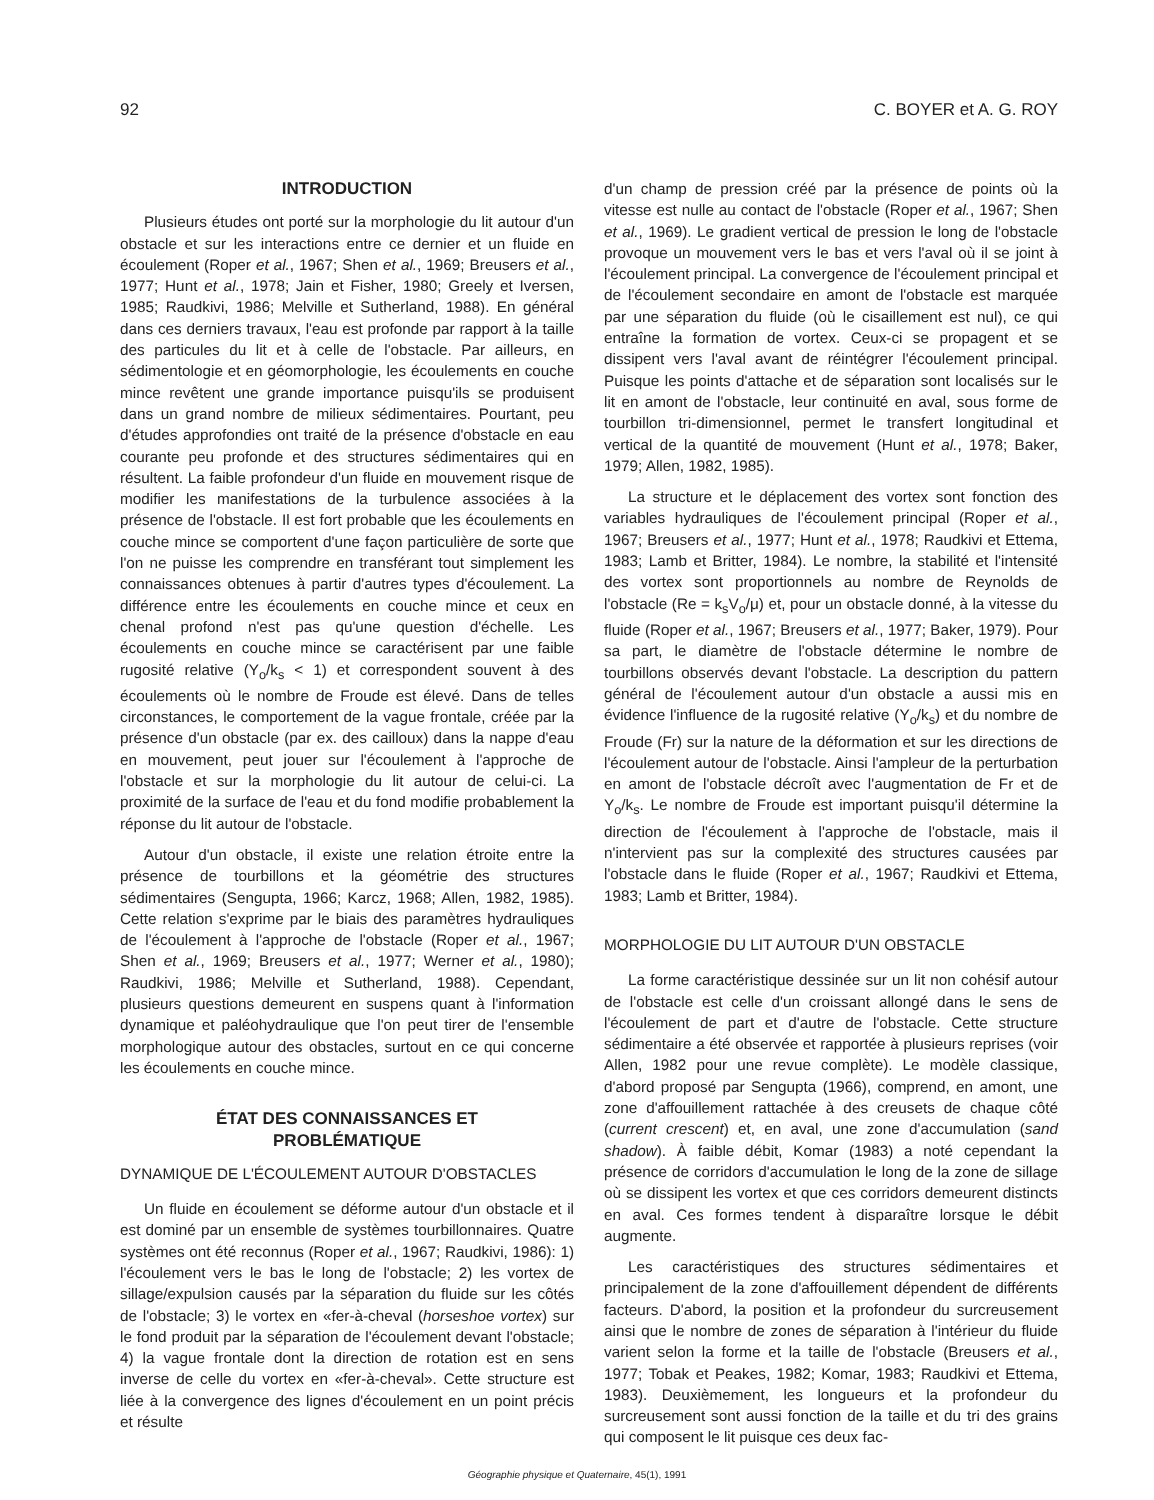92 C. BOYER et A. G. ROY
INTRODUCTION
Plusieurs études ont porté sur la morphologie du lit autour d'un obstacle et sur les interactions entre ce dernier et un fluide en écoulement (Roper et al., 1967; Shen et al., 1969; Breusers et al., 1977; Hunt et al., 1978; Jain et Fisher, 1980; Greely et Iversen, 1985; Raudkivi, 1986; Melville et Sutherland, 1988). En général dans ces derniers travaux, l'eau est profonde par rapport à la taille des particules du lit et à celle de l'obstacle. Par ailleurs, en sédimentologie et en géomorphologie, les écoulements en couche mince revêtent une grande importance puisqu'ils se produisent dans un grand nombre de milieux sédimentaires. Pourtant, peu d'études approfondies ont traité de la présence d'obstacle en eau courante peu profonde et des structures sédimentaires qui en résultent. La faible profondeur d'un fluide en mouvement risque de modifier les manifestations de la turbulence associées à la présence de l'obstacle. Il est fort probable que les écoulements en couche mince se comportent d'une façon particulière de sorte que l'on ne puisse les comprendre en transférant tout simplement les connaissances obtenues à partir d'autres types d'écoulement. La différence entre les écoulements en couche mince et ceux en chenal profond n'est pas qu'une question d'échelle. Les écoulements en couche mince se caractérisent par une faible rugosité relative (Y<sub>o</sub>/k<sub>s</sub> < 1) et correspondent souvent à des écoulements où le nombre de Froude est élevé. Dans de telles circonstances, le comportement de la vague frontale, créée par la présence d'un obstacle (par ex. des cailloux) dans la nappe d'eau en mouvement, peut jouer sur l'écoulement à l'approche de l'obstacle et sur la morphologie du lit autour de celui-ci. La proximité de la surface de l'eau et du fond modifie probablement la réponse du lit autour de l'obstacle.
Autour d'un obstacle, il existe une relation étroite entre la présence de tourbillons et la géométrie des structures sédimentaires (Sengupta, 1966; Karcz, 1968; Allen, 1982, 1985). Cette relation s'exprime par le biais des paramètres hydrauliques de l'écoulement à l'approche de l'obstacle (Roper et al., 1967; Shen et al., 1969; Breusers et al., 1977; Werner et al., 1980); Raudkivi, 1986; Melville et Sutherland, 1988). Cependant, plusieurs questions demeurent en suspens quant à l'information dynamique et paléohydraulique que l'on peut tirer de l'ensemble morphologique autour des obstacles, surtout en ce qui concerne les écoulements en couche mince.
ÉTAT DES CONNAISSANCES ET
PROBLÉMATIQUE
DYNAMIQUE DE L'ÉCOULEMENT AUTOUR D'OBSTACLES
Un fluide en écoulement se déforme autour d'un obstacle et il est dominé par un ensemble de systèmes tourbillonnaires. Quatre systèmes ont été reconnus (Roper et al., 1967; Raudkivi, 1986): 1) l'écoulement vers le bas le long de l'obstacle; 2) les vortex de sillage/expulsion causés par la séparation du fluide sur les côtés de l'obstacle; 3) le vortex en «fer-à-cheval (horseshoe vortex) sur le fond produit par la séparation de l'écoulement devant l'obstacle; 4) la vague frontale dont la direction de rotation est en sens inverse de celle du vortex en «fer-à-cheval». Cette structure est liée à la convergence des lignes d'écoulement en un point précis et résulte
d'un champ de pression créé par la présence de points où la vitesse est nulle au contact de l'obstacle (Roper et al., 1967; Shen et al., 1969). Le gradient vertical de pression le long de l'obstacle provoque un mouvement vers le bas et vers l'aval où il se joint à l'écoulement principal. La convergence de l'écoulement principal et de l'écoulement secondaire en amont de l'obstacle est marquée par une séparation du fluide (où le cisaillement est nul), ce qui entraîne la formation de vortex. Ceux-ci se propagent et se dissipent vers l'aval avant de réintégrer l'écoulement principal. Puisque les points d'attache et de séparation sont localisés sur le lit en amont de l'obstacle, leur continuité en aval, sous forme de tourbillon tri-dimensionnel, permet le transfert longitudinal et vertical de la quantité de mouvement (Hunt et al., 1978; Baker, 1979; Allen, 1982, 1985).
La structure et le déplacement des vortex sont fonction des variables hydrauliques de l'écoulement principal (Roper et al., 1967; Breusers et al., 1977; Hunt et al., 1978; Raudkivi et Ettema, 1983; Lamb et Britter, 1984). Le nombre, la stabilité et l'intensité des vortex sont proportionnels au nombre de Reynolds de l'obstacle (Re = k<sub>s</sub>V<sub>o</sub>/μ) et, pour un obstacle donné, à la vitesse du fluide (Roper et al., 1967; Breusers et al., 1977; Baker, 1979). Pour sa part, le diamètre de l'obstacle détermine le nombre de tourbillons observés devant l'obstacle. La description du pattern général de l'écoulement autour d'un obstacle a aussi mis en évidence l'influence de la rugosité relative (Y<sub>o</sub>/k<sub>s</sub>) et du nombre de Froude (Fr) sur la nature de la déformation et sur les directions de l'écoulement autour de l'obstacle. Ainsi l'ampleur de la perturbation en amont de l'obstacle décroît avec l'augmentation de Fr et de Y<sub>o</sub>/k<sub>s</sub>. Le nombre de Froude est important puisqu'il détermine la direction de l'écoulement à l'approche de l'obstacle, mais il n'intervient pas sur la complexité des structures causées par l'obstacle dans le fluide (Roper et al., 1967; Raudkivi et Ettema, 1983; Lamb et Britter, 1984).
MORPHOLOGIE DU LIT AUTOUR D'UN OBSTACLE
La forme caractéristique dessinée sur un lit non cohésif autour de l'obstacle est celle d'un croissant allongé dans le sens de l'écoulement de part et d'autre de l'obstacle. Cette structure sédimentaire a été observée et rapportée à plusieurs reprises (voir Allen, 1982 pour une revue complète). Le modèle classique, d'abord proposé par Sengupta (1966), comprend, en amont, une zone d'affouillement rattachée à des creusets de chaque côté (current crescent) et, en aval, une zone d'accumulation (sand shadow). À faible débit, Komar (1983) a noté cependant la présence de corridors d'accumulation le long de la zone de sillage où se dissipent les vortex et que ces corridors demeurent distincts en aval. Ces formes tendent à disparaître lorsque le débit augmente.
Les caractéristiques des structures sédimentaires et principalement de la zone d'affouillement dépendent de différents facteurs. D'abord, la position et la profondeur du surcreusement ainsi que le nombre de zones de séparation à l'intérieur du fluide varient selon la forme et la taille de l'obstacle (Breusers et al., 1977; Tobak et Peakes, 1982; Komar, 1983; Raudkivi et Ettema, 1983). Deuxièmement, les longueurs et la profondeur du surcreusement sont aussi fonction de la taille et du tri des grains qui composent le lit puisque ces deux fac-
Géographie physique et Quaternaire, 45(1), 1991